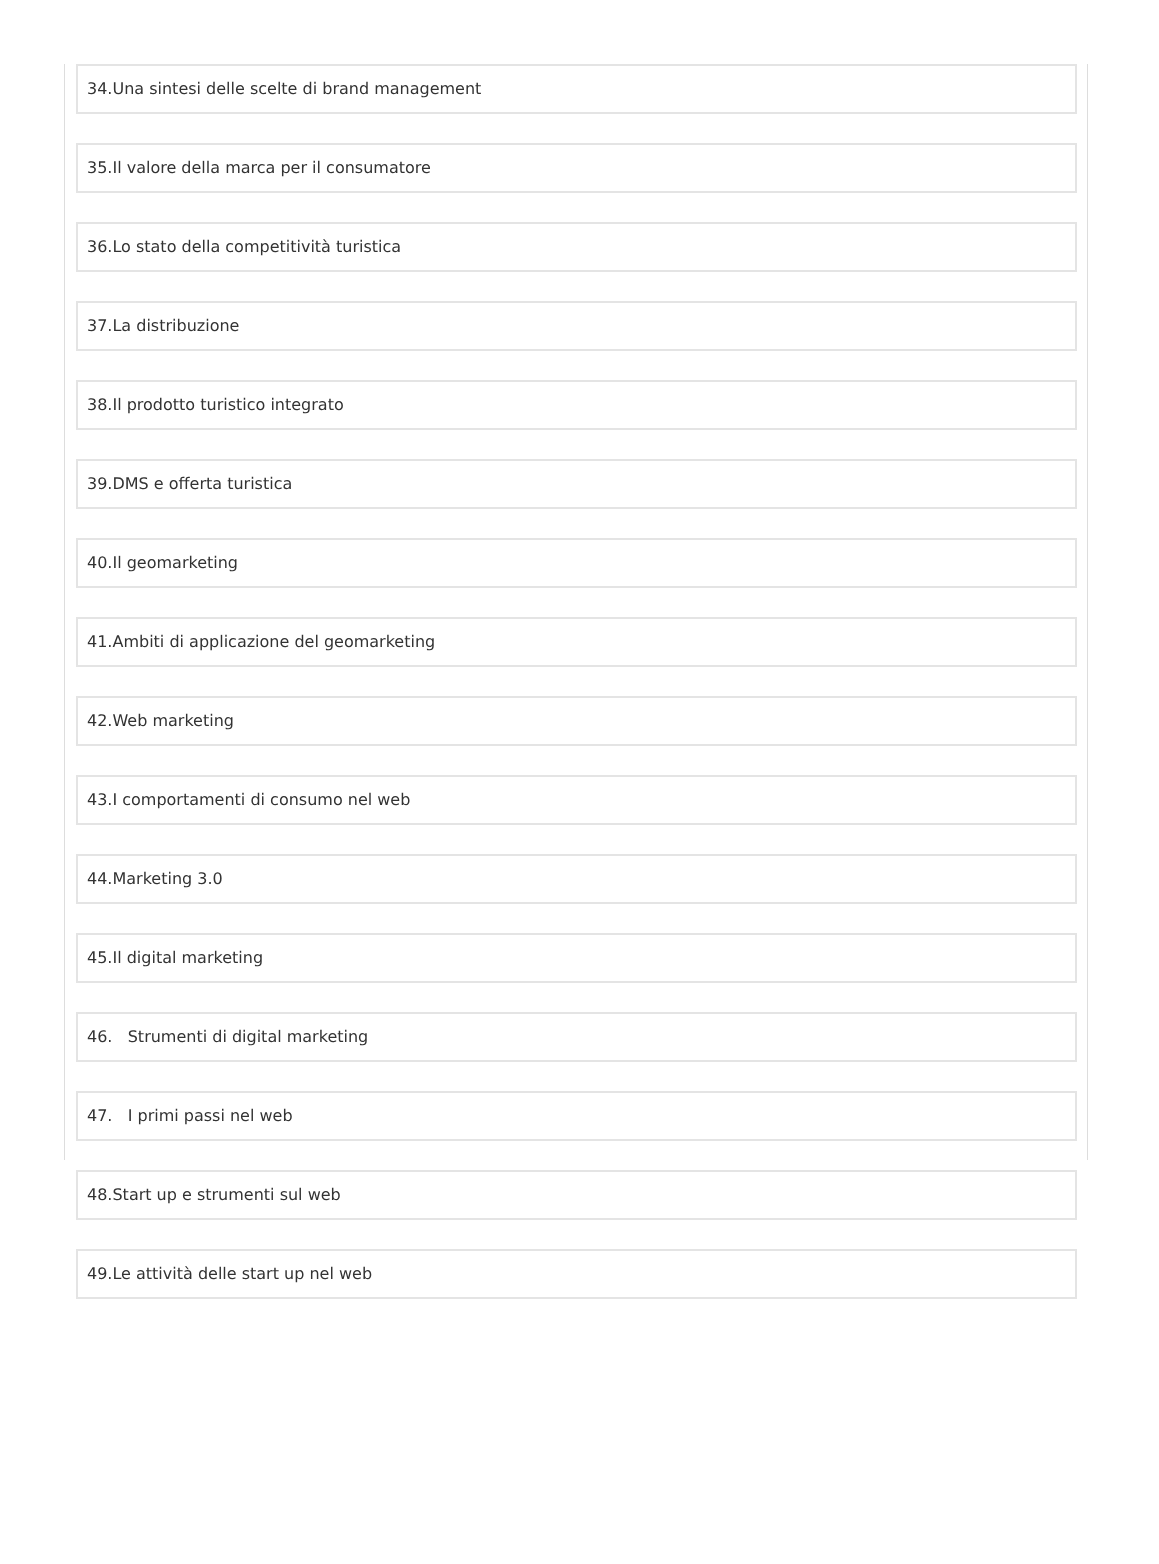34.Una sintesi delle scelte di brand management
35.Il valore della marca per il consumatore
36.Lo stato della competitività turistica
37.La distribuzione
38.Il prodotto turistico integrato
39.DMS e offerta turistica
40.Il geomarketing
41.Ambiti di applicazione del geomarketing
42.Web marketing
43.I comportamenti di consumo nel web
44.Marketing 3.0
45.Il digital marketing
46. Strumenti di digital marketing
47. I primi passi nel web
48.Start up e strumenti sul web
49.Le attività delle start up nel web